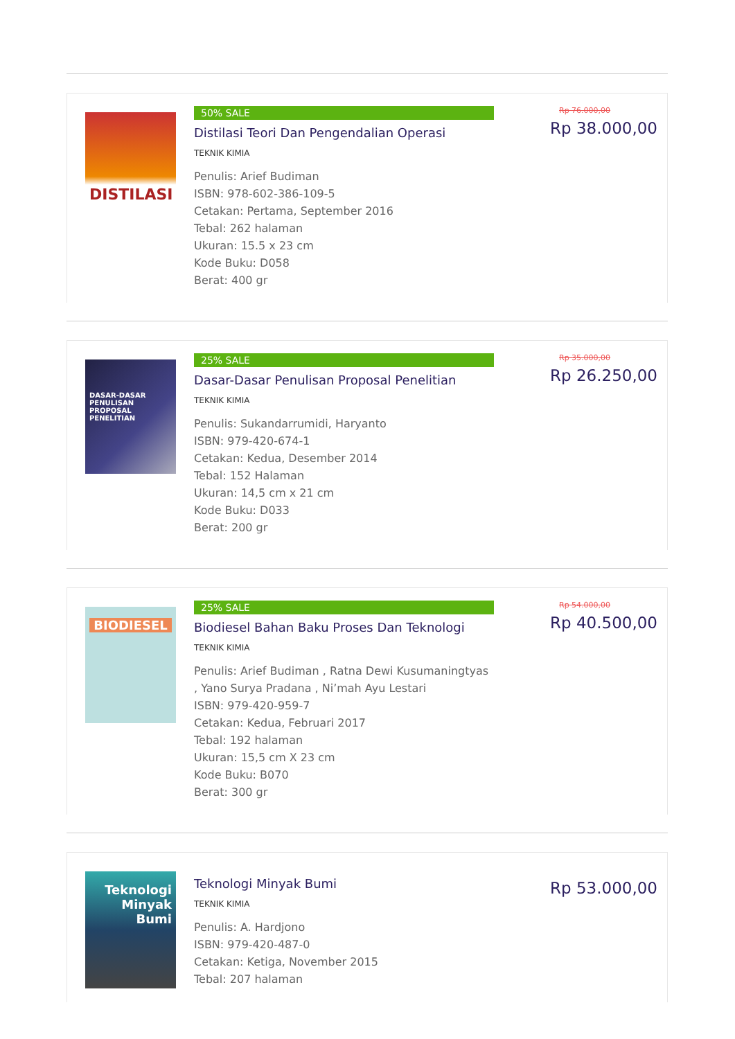DISTILASI
50% SALE
Distilasi Teori Dan Pengendalian Operasi
TEKNIK KIMIA
Penulis: Arief Budiman
ISBN: 978-602-386-109-5
Cetakan: Pertama, September 2016
Tebal: 262 halaman
Ukuran: 15.5 x 23 cm
Kode Buku: D058
Berat: 400 gr
Rp 76.000,00
Rp 38.000,00
DASAR-DASAR PENULISAN PROPOSAL PENELITIAN
25% SALE
Dasar-Dasar Penulisan Proposal Penelitian
TEKNIK KIMIA
Penulis: Sukandarrumidi, Haryanto
ISBN: 979-420-674-1
Cetakan: Kedua, Desember 2014
Tebal: 152 Halaman
Ukuran: 14,5 cm x 21 cm
Kode Buku: D033
Berat: 200 gr
Rp 35.000,00
Rp 26.250,00
BIODIESEL
25% SALE
Biodiesel Bahan Baku Proses Dan Teknologi
TEKNIK KIMIA
Penulis: Arief Budiman , Ratna Dewi Kusumaningtyas , Yano Surya Pradana , Ni’mah Ayu Lestari
ISBN: 979-420-959-7
Cetakan: Kedua, Februari 2017
Tebal: 192 halaman
Ukuran: 15,5 cm X 23 cm
Kode Buku: B070
Berat: 300 gr
Rp 54.000,00
Rp 40.500,00
Teknologi Minyak Bumi
Teknologi Minyak Bumi
TEKNIK KIMIA
Penulis: A. Hardjono
ISBN: 979-420-487-0
Cetakan: Ketiga, November 2015
Tebal: 207 halaman
Rp 53.000,00